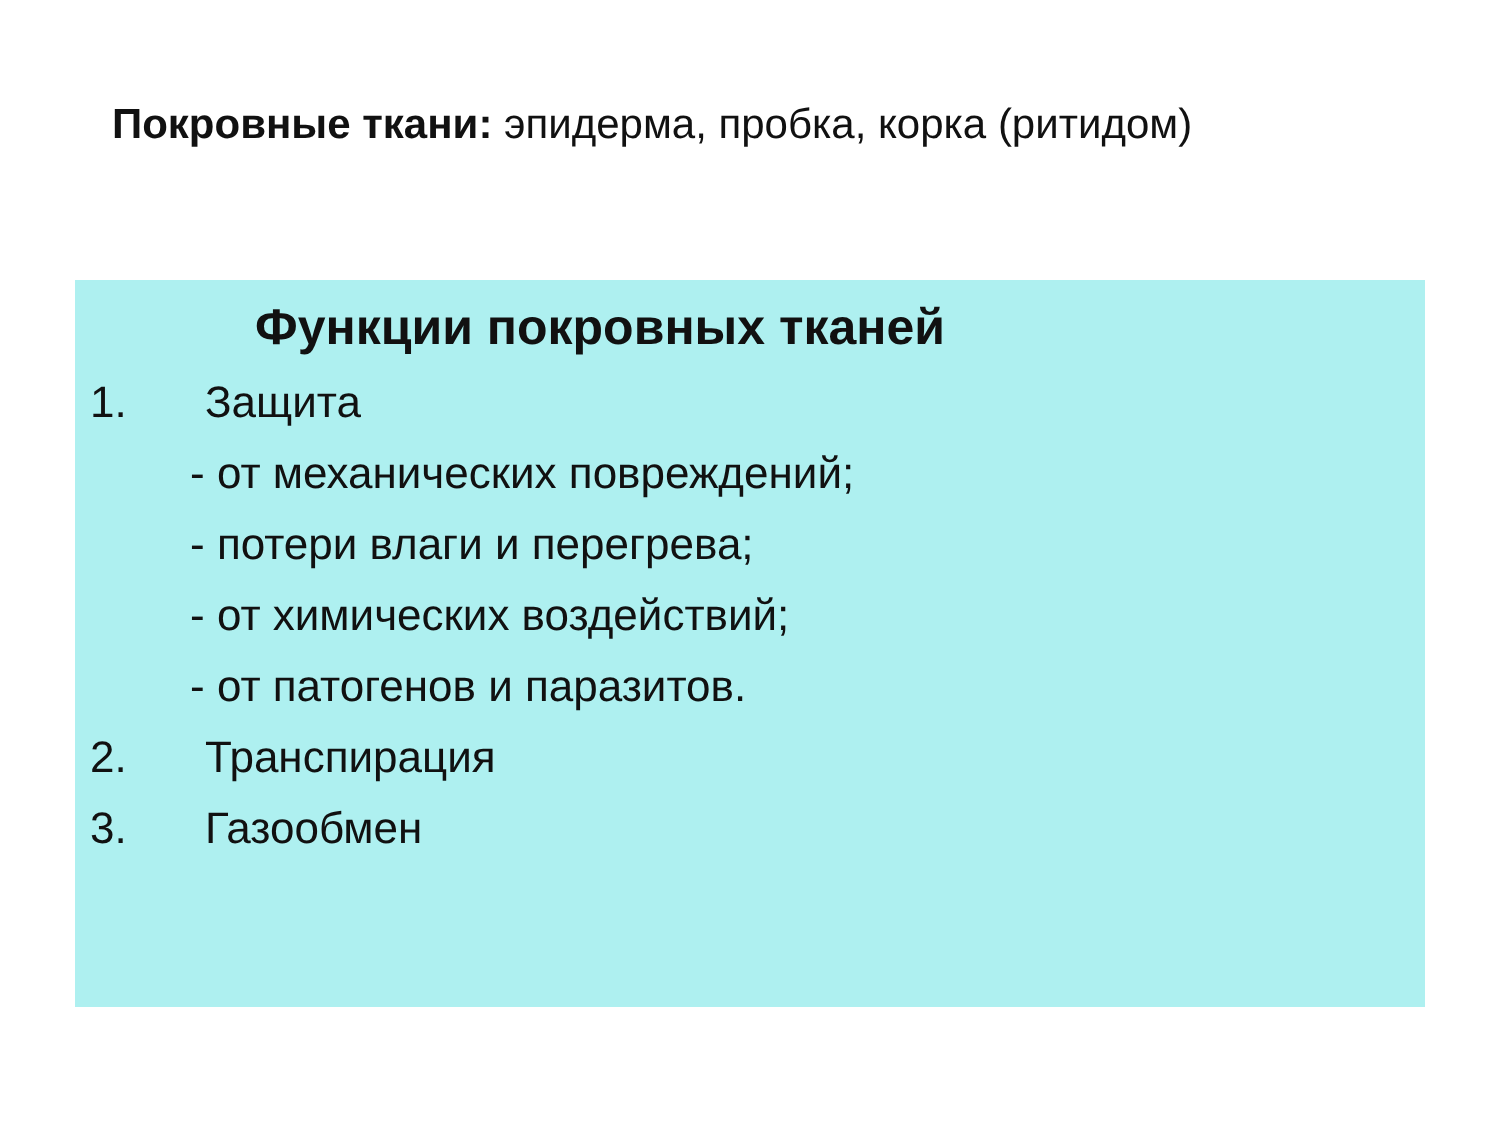Покровные ткани: эпидерма, пробка, корка (ритидом)
Функции покровных тканей
1. Защита
- от механических повреждений;
- потери влаги и перегрева;
- от химических воздействий;
- от патогенов и паразитов.
2. Транспирация
3. Газообмен